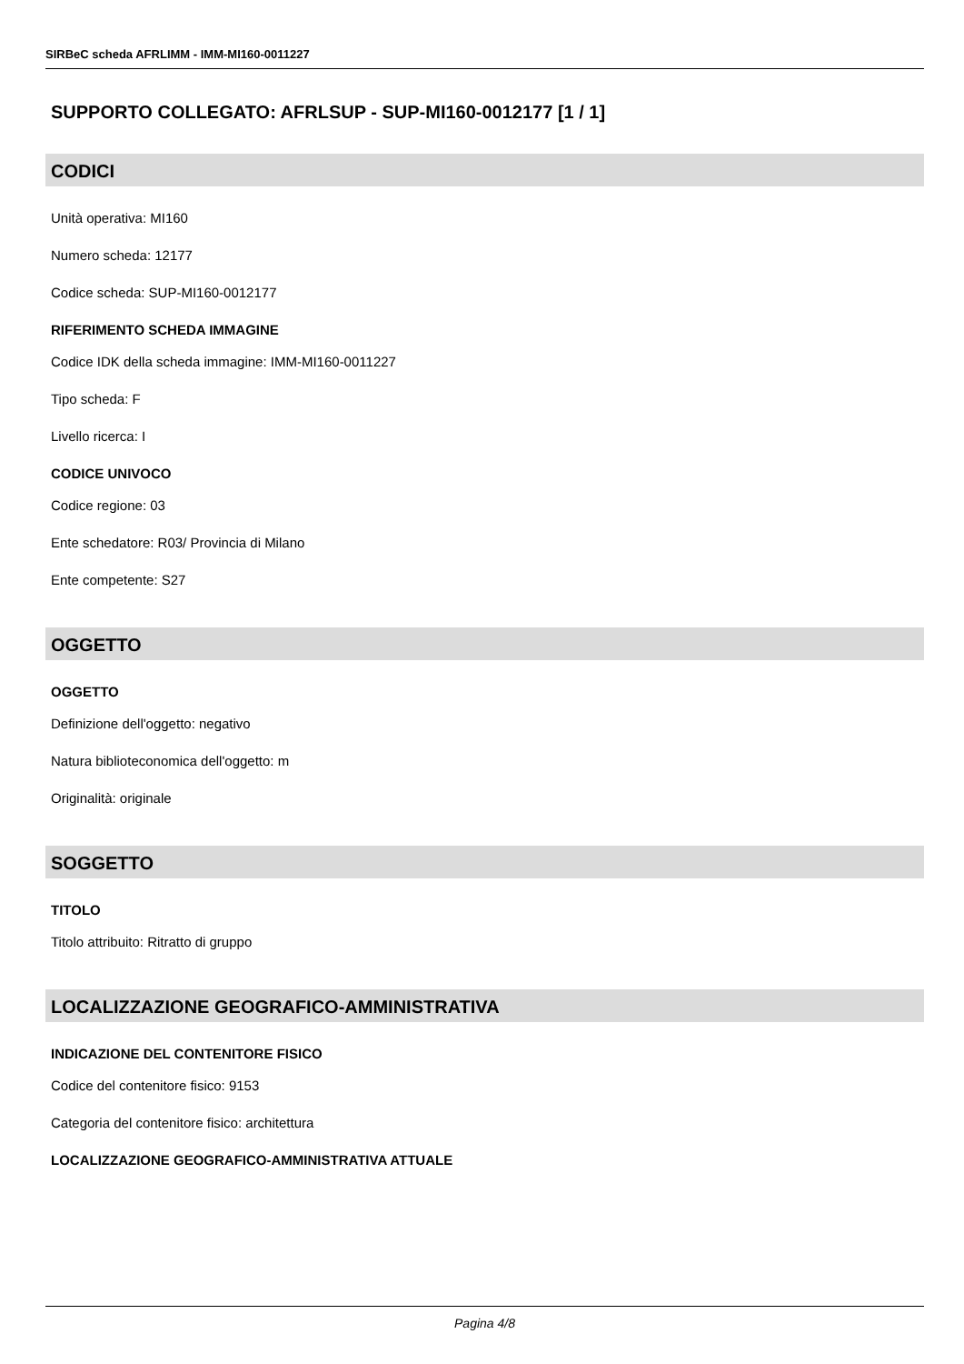SIRBeC scheda AFRLIMM - IMM-MI160-0011227
SUPPORTO COLLEGATO: AFRLSUP - SUP-MI160-0012177 [1 / 1]
CODICI
Unità operativa: MI160
Numero scheda: 12177
Codice scheda: SUP-MI160-0012177
RIFERIMENTO SCHEDA IMMAGINE
Codice IDK della scheda immagine: IMM-MI160-0011227
Tipo scheda: F
Livello ricerca: I
CODICE UNIVOCO
Codice regione: 03
Ente schedatore: R03/ Provincia di Milano
Ente competente: S27
OGGETTO
OGGETTO
Definizione dell'oggetto: negativo
Natura biblioteconomica dell'oggetto: m
Originalità: originale
SOGGETTO
TITOLO
Titolo attribuito: Ritratto di gruppo
LOCALIZZAZIONE GEOGRAFICO-AMMINISTRATIVA
INDICAZIONE DEL CONTENITORE FISICO
Codice del contenitore fisico: 9153
Categoria del contenitore fisico: architettura
LOCALIZZAZIONE GEOGRAFICO-AMMINISTRATIVA ATTUALE
Pagina 4/8